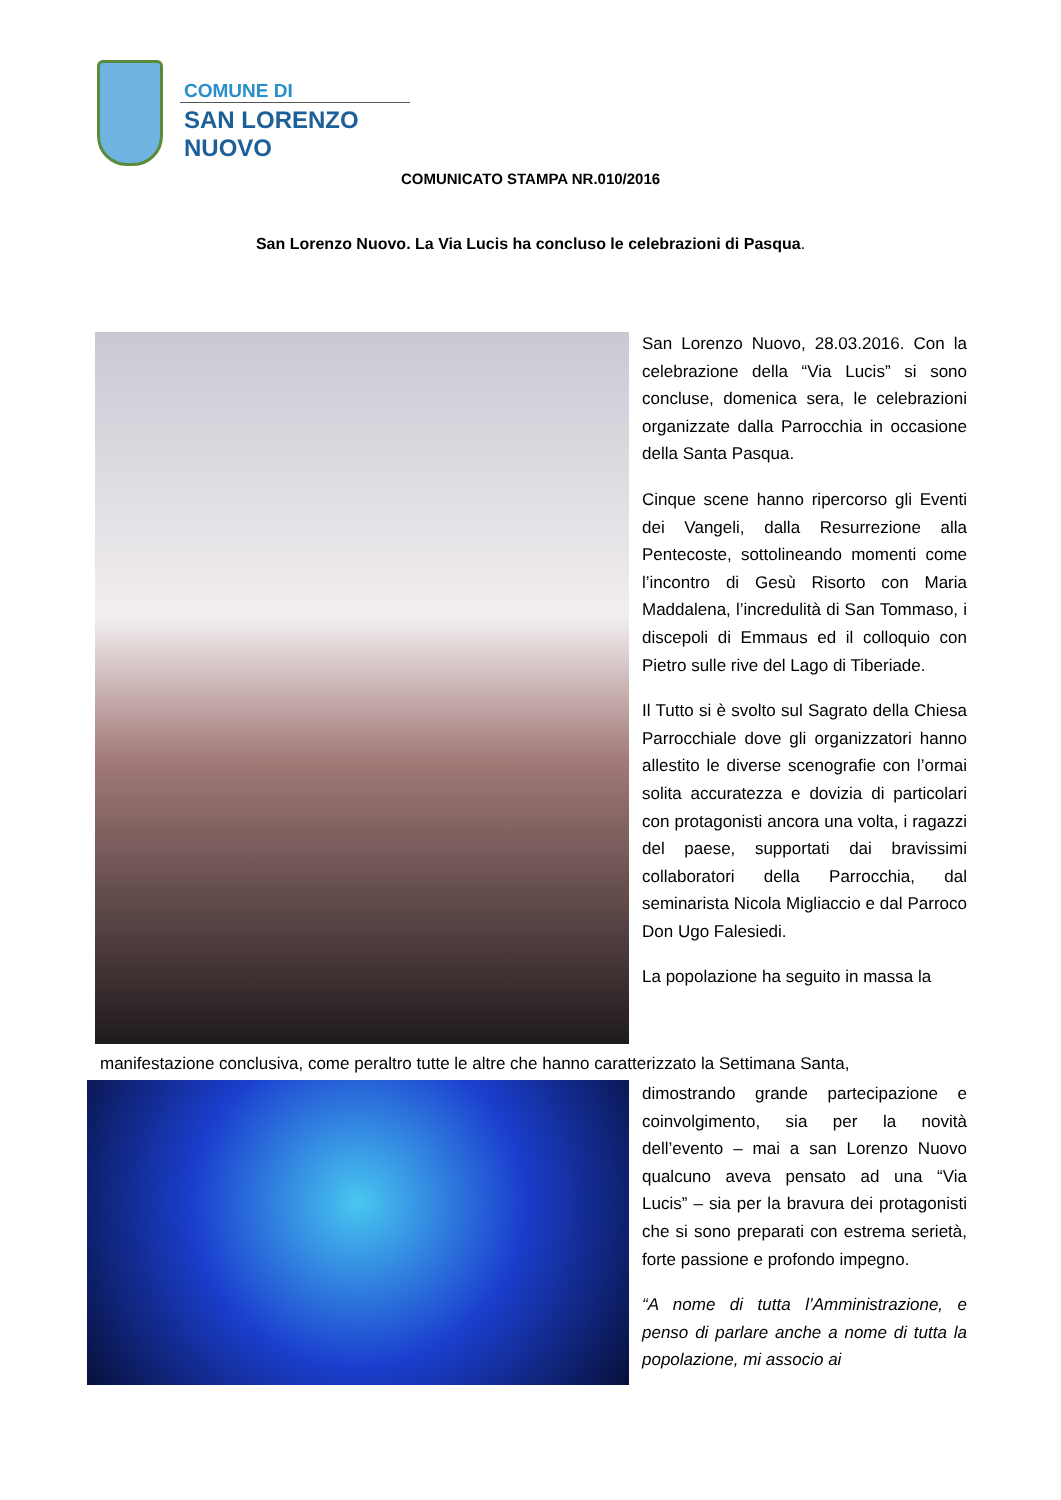COMUNE DI
SAN LORENZO NUOVO
COMUNICATO STAMPA NR.010/2016
San Lorenzo Nuovo. La Via Lucis ha concluso le celebrazioni di Pasqua.
San Lorenzo Nuovo, 28.03.2016. Con la celebrazione della “Via Lucis” si sono concluse, domenica sera, le celebrazioni organizzate dalla Parrocchia in occasione della Santa Pasqua.
Cinque scene hanno ripercorso gli Eventi dei Vangeli, dalla Resurrezione alla Pentecoste, sottolineando momenti come l’incontro di Gesù Risorto con Maria Maddalena, l’incredulità di San Tommaso, i discepoli di Emmaus ed il colloquio con Pietro sulle rive del Lago di Tiberiade.
Il Tutto si è svolto sul Sagrato della Chiesa Parrocchiale dove gli organizzatori hanno allestito le diverse scenografie con l’ormai solita accuratezza e dovizia di particolari con protagonisti ancora una volta, i ragazzi del paese, supportati dai bravissimi collaboratori della Parrocchia, dal seminarista Nicola Migliaccio e dal Parroco Don Ugo Falesiedi.
La popolazione ha seguito in massa la
manifestazione conclusiva, come peraltro tutte le altre che hanno caratterizzato la Settimana Santa,
dimostrando grande partecipazione e coinvolgimento, sia per la novità dell’evento – mai a san Lorenzo Nuovo qualcuno aveva pensato ad una “Via Lucis” – sia per la bravura dei protagonisti che si sono preparati con estrema serietà, forte passione e profondo impegno.
“A nome di tutta l’Amministrazione, e penso di parlare anche a nome di tutta la popolazione, mi associo ai